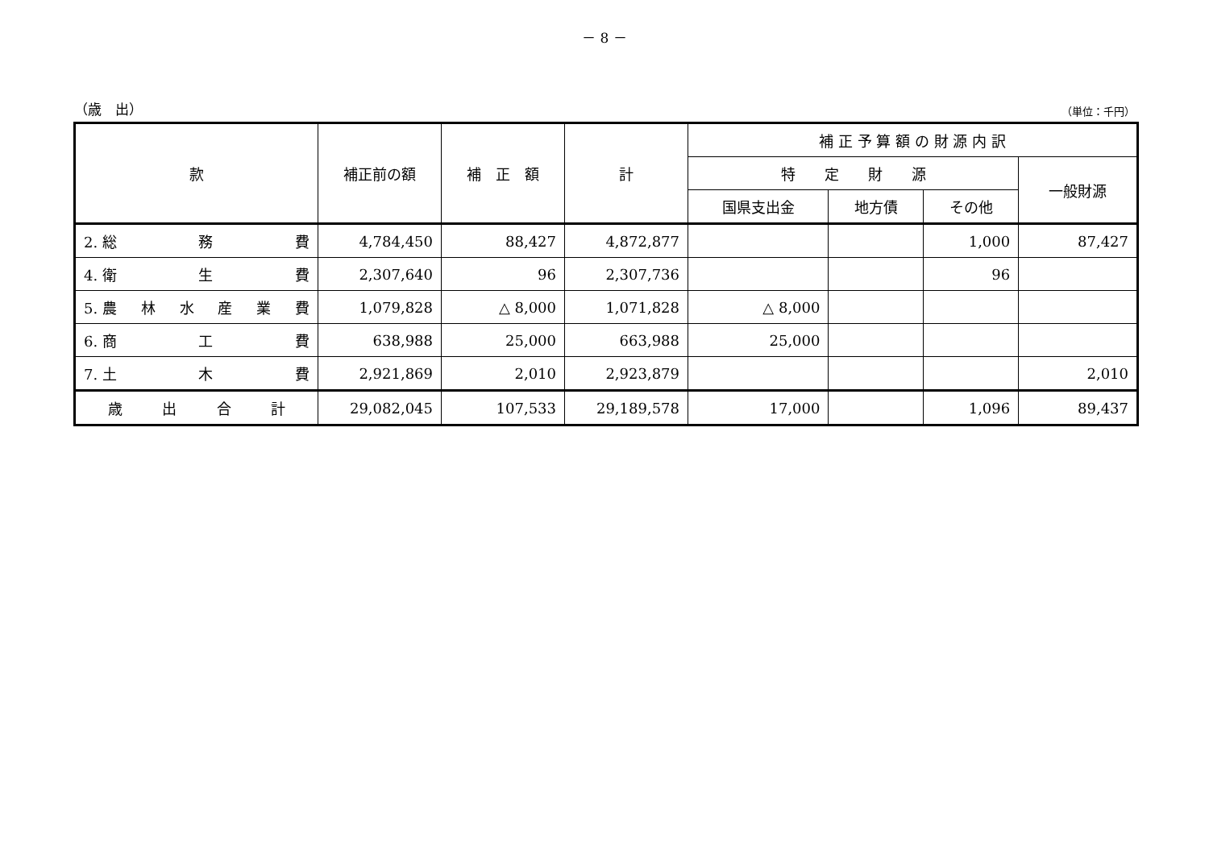－ 8 －
（歳　出） （単位：千円）
| 款 | 補正前の額 | 補 正 額 | 計 | 補 正 予 算 額 の 財 源 内 訳 | | | |
| --- | --- | --- | --- | --- | --- | --- | --- |
| | | | | 特 定 財 源 | | | 一般財源 |
| | | | | 国県支出金 | 地方債 | その他 | |
| 2. 総 務 費 | 4,784,450 | 88,427 | 4,872,877 | | | 1,000 | 87,427 |
| 4. 衛 生 費 | 2,307,640 | 96 | 2,307,736 | | | 96 | |
| 5. 農 林 水 産 業 費 | 1,079,828 | △ 8,000 | 1,071,828 | △ 8,000 | | | |
| 6. 商 工 費 | 638,988 | 25,000 | 663,988 | 25,000 | | | |
| 7. 土 木 費 | 2,921,869 | 2,010 | 2,923,879 | | | | 2,010 |
| 歳 出 合 計 | 29,082,045 | 107,533 | 29,189,578 | 17,000 | | 1,096 | 89,437 |